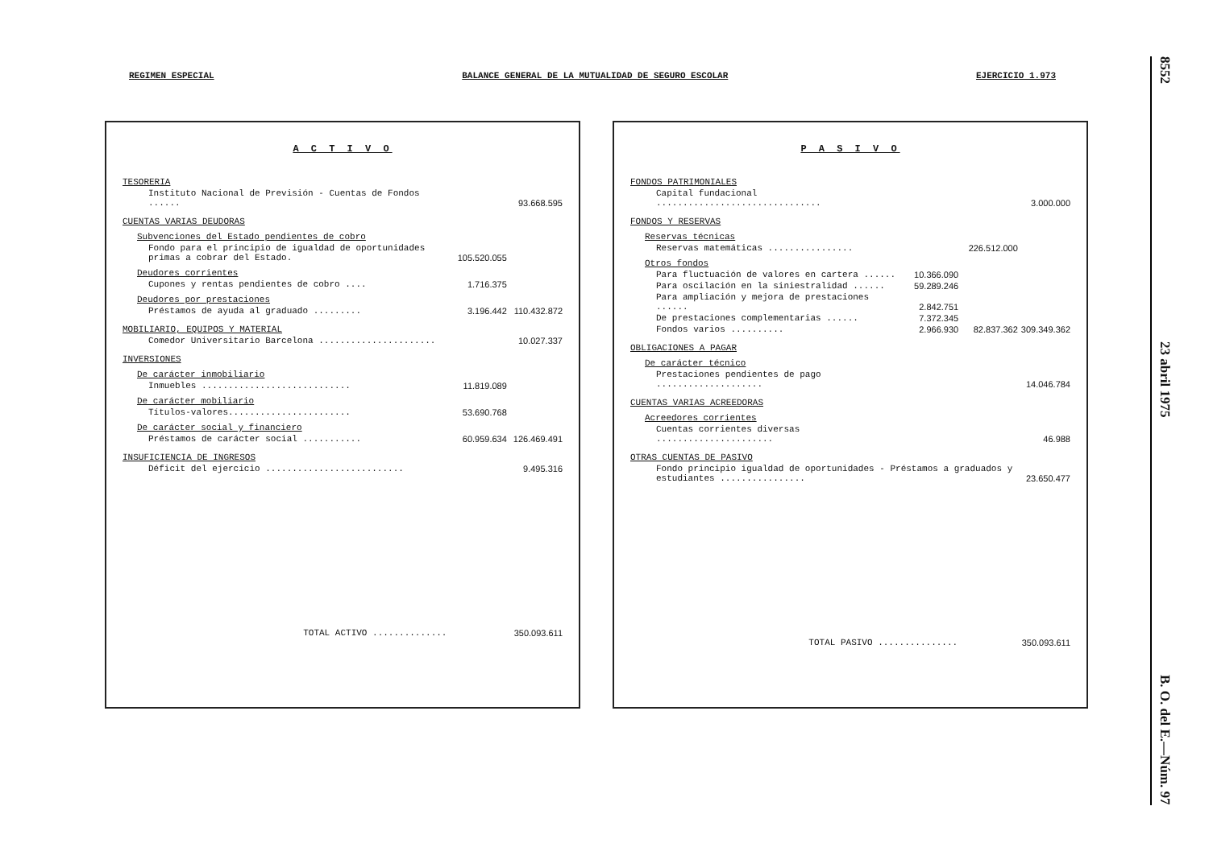REGIMEN ESPECIAL BALANCE GENERAL DE LA MUTUALIDAD DE SEGURO ESCOLAR EJERCICIO 1.973
A C T I V O
| TESORERIA | | | |
| Instituto Nacional de Previsión - Cuentas de Fondos ...... | | | 93.668.595 |
| CUENTAS VARIAS DEUDORAS | | | |
| Subvenciones del Estado pendientes de cobro | | | |
| Fondo para el principio de igualdad de oportunidades primas a cobrar del Estado. | 105.520.055 | | |
| Deudores corrientes | | | |
| Cupones y rentas pendientes de cobro .... | 1.716.375 | | |
| Deudores por prestaciones | | | |
| Préstamos de ayuda al graduado ......... | 3.196.442 | | 110.432.872 |
| MOBILIARIO, EQUIPOS Y MATERIAL | | | |
| Comedor Universitario Barcelona ...................... | | | 10.027.337 |
| INVERSIONES | | | |
| De carácter inmobiliario | | | |
| Inmuebles ............................ | 11.819.089 | | |
| De carácter mobiliario | | | |
| Títulos-valores....................... | 53.690.768 | | |
| De carácter social y financiero | | | |
| Préstamos de carácter social ........... | 60.959.634 | | 126.469.491 |
| INSUFICIENCIA DE INGRESOS | | | |
| Déficit del ejercicio .......................... | | | 9.495.316 |
| TOTAL ACTIVO .............. | 350.093.611 |
P A S I V O
| FONDOS PATRIMONIALES | | | |
| Capital fundacional ............................... | | | 3.000.000 |
| FONDOS Y RESERVAS | | | |
| Reservas técnicas | | | |
| Reservas matemáticas ................ | | 226.512.000 | |
| Otros fondos | | | |
| Para fluctuación de valores en cartera ...... | 10.366.090 | | |
| Para oscilación en la siniestralidad ...... | 59.289.246 | | |
| Para ampliación y mejora de prestaciones ...... | 2.842.751 | | |
| De prestaciones complementarias ...... | 7.372.345 | | |
| Fondos varios .......... | 2.966.930 | 82.837.362 | 309.349.362 |
| OBLIGACIONES A PAGAR | | | |
| De carácter técnico | | | |
| Prestaciones pendientes de pago .................... | | | 14.046.784 |
| CUENTAS VARIAS ACREEDORAS | | | |
| Acreedores corrientes | | | |
| Cuentas corrientes diversas ...................... | | | 46.988 |
| OTRAS CUENTAS DE PASIVO | | | |
| Fondo principio igualdad de oportunidades - Préstamos a graduados y estudiantes ................ | | | 23.650.477 |
| TOTAL PASIVO ............... | 350.093.611 |
8552 23 abril 1975 B. O. del E.—Núm. 97